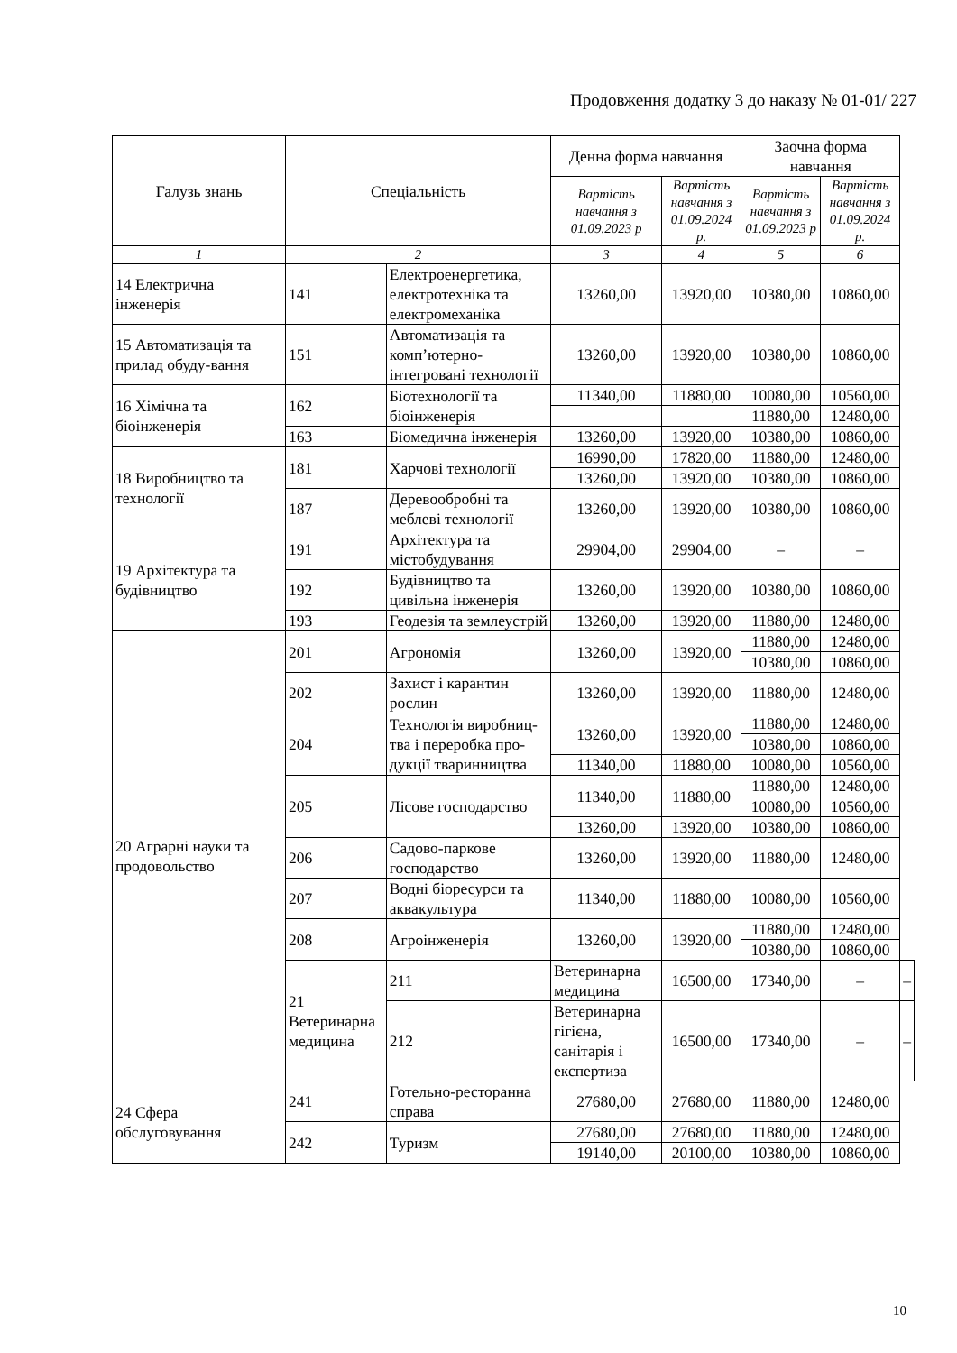Продовження додатку 3 до наказу № 01-01/ 227
| Галузь знань | Спеціальність | | Денна форма навчання | | Заочна форма навчання | | |
| --- | --- | --- | --- | --- | --- | --- | --- |
| | | | Вартість навчання з 01.09.2023 р | Вартість навчання з 01.09.2024 р. | Вартість навчання з 01.09.2023 р | Вартість навчання з 01.09.2024 р. | |
| 1 | 2 | | 3 | 4 | 5 | 6 | |
| 14 Електрична інженерія | 141 | Електроенергетика, електротехніка та електромеханіка | 13260,00 | 13920,00 | 10380,00 | 10860,00 | |
| 15 Автоматизація та прилад обуду-вання | 151 | Автоматизація та комп’ютерно-інтегровані технології | 13260,00 | 13920,00 | 10380,00 | 10860,00 | |
| 16 Хімічна та біоінженерія | 162 | Біотехнології та біоінженерія | 11340,00 | 11880,00 | 10080,00 | 10560,00 | |
| | | | | | 11880,00 | 12480,00 | |
| | 163 | Біомедична інженерія | 13260,00 | 13920,00 | 10380,00 | 10860,00 | |
| 18 Виробництво та технології | 181 | Харчові технології | 16990,00 | 17820,00 | 11880,00 | 12480,00 | |
| | | | 13260,00 | 13920,00 | 10380,00 | 10860,00 | |
| | 187 | Деревообробні та меблеві технології | 13260,00 | 13920,00 | 10380,00 | 10860,00 | |
| 19 Архітектура та будівництво | 191 | Архітектура та містобудування | 29904,00 | 29904,00 | – | – | |
| | 192 | Будівництво та цивільна інженерія | 13260,00 | 13920,00 | 10380,00 | 10860,00 | |
| | 193 | Геодезія та землеустрій | 13260,00 | 13920,00 | 11880,00 | 12480,00 | |
| 20 Аграрні науки та продовольство | 201 | Агрономія | 13260,00 | 13920,00 | 11880,00 | 12480,00 | |
| | | | | | 10380,00 | 10860,00 | |
| | 202 | Захист і карантин рослин | 13260,00 | 13920,00 | 11880,00 | 12480,00 | |
| | 204 | Технологія виробниц-тва і переробка про-дукції тваринництва | 13260,00 | 13920,00 | 11880,00 | 12480,00 | |
| | | | | | 10380,00 | 10860,00 | |
| | | | 11340,00 | 11880,00 | 10080,00 | 10560,00 | |
| | 205 | Лісове господарство | 11340,00 | 11880,00 | 11880,00 | 12480,00 | |
| | | | | | 10080,00 | 10560,00 | |
| | | | 13260,00 | 13920,00 | 10380,00 | 10860,00 | |
| | 206 | Садово-паркове господарство | 13260,00 | 13920,00 | 11880,00 | 12480,00 | |
| | 207 | Водні біоресурси та аквакультура | 11340,00 | 11880,00 | 10080,00 | 10560,00 | |
| | 208 | Агроінженерія | 13260,00 | 13920,00 | 11880,00 | 12480,00 | |
| | | | | | 10380,00 | 10860,00 | |
| | 21 Ветеринарна медицина | 211 | Ветеринарна медицина | 16500,00 | 17340,00 | – | – |
| | | 212 | Ветеринарна гігієна, санітарія і експертиза | 16500,00 | 17340,00 | – | – |
| 24 Сфера обслуговування | 241 | Готельно-ресторанна справа | 27680,00 | 27680,00 | 11880,00 | 12480,00 | |
| | 242 | Туризм | 27680,00 | 27680,00 | 11880,00 | 12480,00 | |
| | | | 19140,00 | 20100,00 | 10380,00 | 10860,00 | |
10